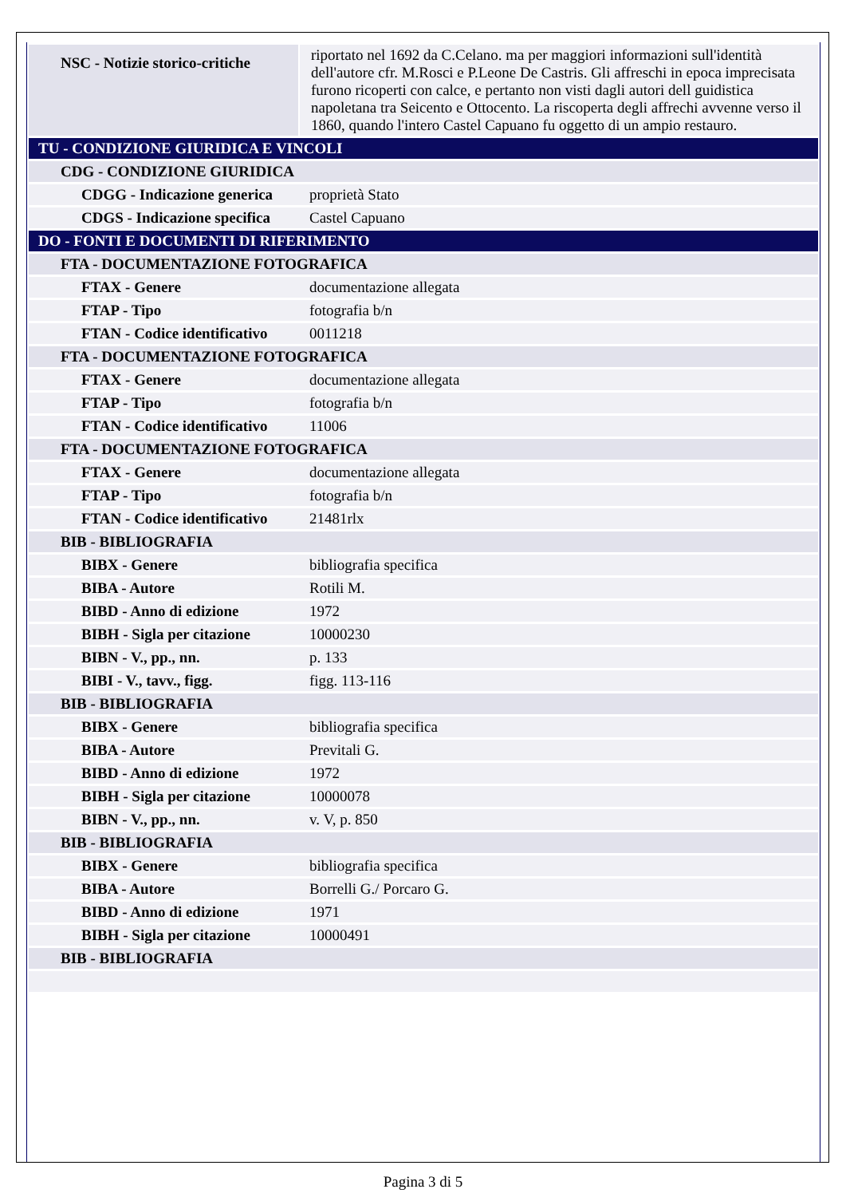| NSC - Notizie storico-critiche | riportato nel 1692 da C.Celano. ma per maggiori informazioni sull'identità dell'autore cfr. M.Rosci e P.Leone De Castris. Gli affreschi in epoca imprecisata furono ricoperti con calce, e pertanto non visti dagli autori dell guidistica napoletana tra Seicento e Ottocento. La riscoperta degli affrechi avvenne verso il 1860, quando l'intero Castel Capuano fu oggetto di un ampio restauro. |
| TU - CONDIZIONE GIURIDICA E VINCOLI | |
| CDG - CONDIZIONE GIURIDICA | |
| CDGG - Indicazione generica | proprietà Stato |
| CDGS - Indicazione specifica | Castel Capuano |
| DO - FONTI E DOCUMENTI DI RIFERIMENTO | |
| FTA - DOCUMENTAZIONE FOTOGRAFICA | |
| FTAX - Genere | documentazione allegata |
| FTAP - Tipo | fotografia b/n |
| FTAN - Codice identificativo | 0011218 |
| FTA - DOCUMENTAZIONE FOTOGRAFICA | |
| FTAX - Genere | documentazione allegata |
| FTAP - Tipo | fotografia b/n |
| FTAN - Codice identificativo | 11006 |
| FTA - DOCUMENTAZIONE FOTOGRAFICA | |
| FTAX - Genere | documentazione allegata |
| FTAP - Tipo | fotografia b/n |
| FTAN - Codice identificativo | 21481rlx |
| BIB - BIBLIOGRAFIA | |
| BIBX - Genere | bibliografia specifica |
| BIBA - Autore | Rotili M. |
| BIBD - Anno di edizione | 1972 |
| BIBH - Sigla per citazione | 10000230 |
| BIBN - V., pp., nn. | p. 133 |
| BIBI - V., tavv., figg. | figg. 113-116 |
| BIB - BIBLIOGRAFIA | |
| BIBX - Genere | bibliografia specifica |
| BIBA - Autore | Previtali G. |
| BIBD - Anno di edizione | 1972 |
| BIBH - Sigla per citazione | 10000078 |
| BIBN - V., pp., nn. | v. V, p. 850 |
| BIB - BIBLIOGRAFIA | |
| BIBX - Genere | bibliografia specifica |
| BIBA - Autore | Borrelli G./ Porcaro G. |
| BIBD - Anno di edizione | 1971 |
| BIBH - Sigla per citazione | 10000491 |
| BIB - BIBLIOGRAFIA | |
Pagina 3 di 5